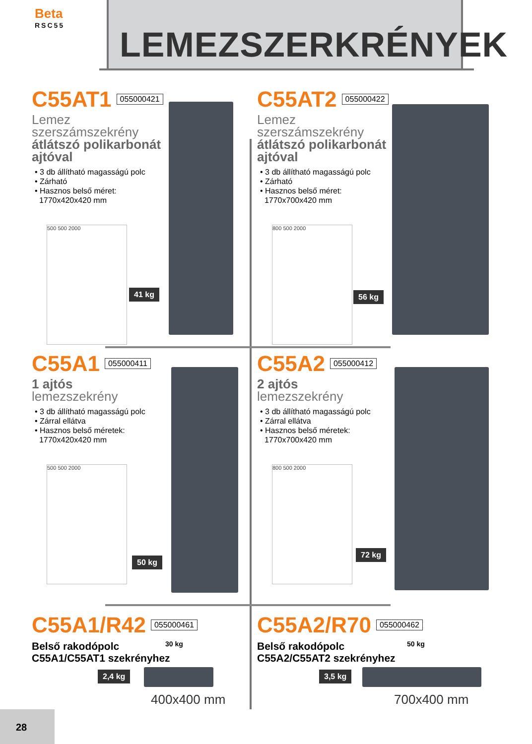Beta
RSC55
LEMEZSZERKRÉNYEK
C55AT1 055000421
Lemez
szerszámszekrény
átlátszó polikarbonát
ajtóval
• 3 db állítható magasságú polc
• Zárható
• Hasznos belső méret:
1770x420x420 mm
500 500 2000
41 kg
C55AT2 055000422
Lemez
szerszámszekrény
átlátszó polikarbonát
ajtóval
• 3 db állítható magasságú polc
• Zárható
• Hasznos belső méret:
1770x700x420 mm
800 500 2000
56 kg
C55A1 055000411
1 ajtós
lemezszekrény
• 3 db állítható magasságú polc
• Zárral ellátva
• Hasznos belső méretek:
1770x420x420 mm
500 500 2000
50 kg
C55A2 055000412
2 ajtós
lemezszekrény
• 3 db állítható magasságú polc
• Zárral ellátva
• Hasznos belső méretek:
1770x700x420 mm
800 500 2000
72 kg
C55A1/R42 055000461
Belső rakodópolc
C55A1/C55AT1 szekrényhez
30 kg
2,4 kg
400x400 mm
C55A2/R70 055000462
Belső rakodópolc
C55A2/C55AT2 szekrényhez
50 kg
3,5 kg
700x400 mm
28